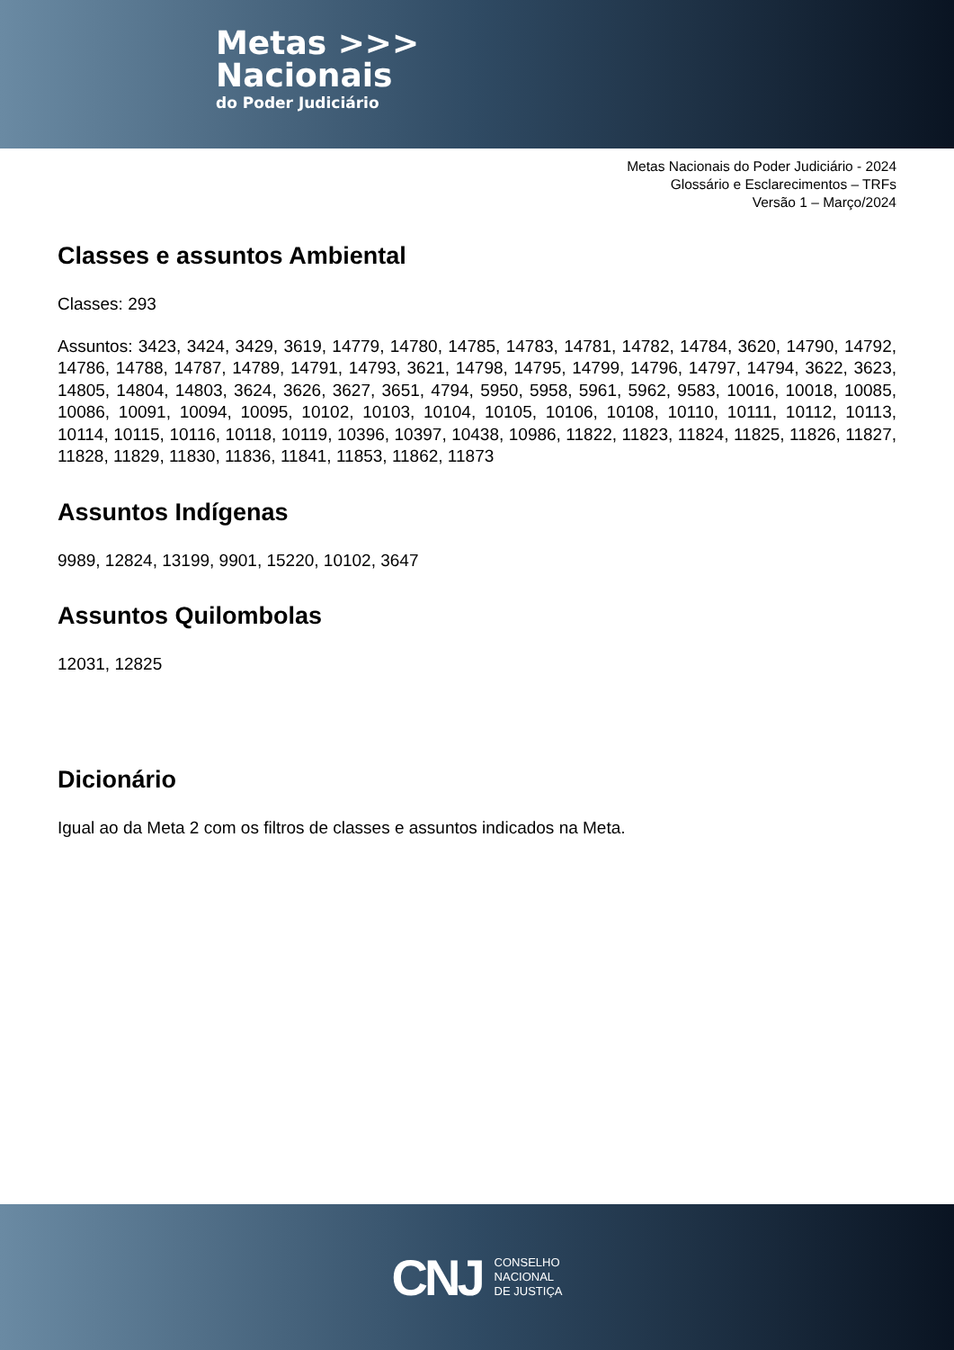Metas >>>
Nacionais
do Poder Judiciário
Metas Nacionais do Poder Judiciário - 2024
Glossário e Esclarecimentos – TRFs
Versão 1 – Março/2024
Classes e assuntos Ambiental
Classes: 293
Assuntos: 3423, 3424, 3429, 3619, 14779, 14780, 14785, 14783, 14781, 14782, 14784, 3620, 14790, 14792, 14786, 14788, 14787, 14789, 14791, 14793, 3621, 14798, 14795, 14799, 14796, 14797, 14794, 3622, 3623, 14805, 14804, 14803, 3624, 3626, 3627, 3651, 4794, 5950, 5958, 5961, 5962, 9583, 10016, 10018, 10085, 10086, 10091, 10094, 10095, 10102, 10103, 10104, 10105, 10106, 10108, 10110, 10111, 10112, 10113, 10114, 10115, 10116, 10118, 10119, 10396, 10397, 10438, 10986, 11822, 11823, 11824, 11825, 11826, 11827, 11828, 11829, 11830, 11836, 11841, 11853, 11862, 11873
Assuntos Indígenas
9989, 12824, 13199, 9901, 15220, 10102, 3647
Assuntos Quilombolas
12031, 12825
Dicionário
Igual ao da Meta 2 com os filtros de classes e assuntos indicados na Meta.
CNJ CONSELHO
NACIONAL
DE JUSTIÇA